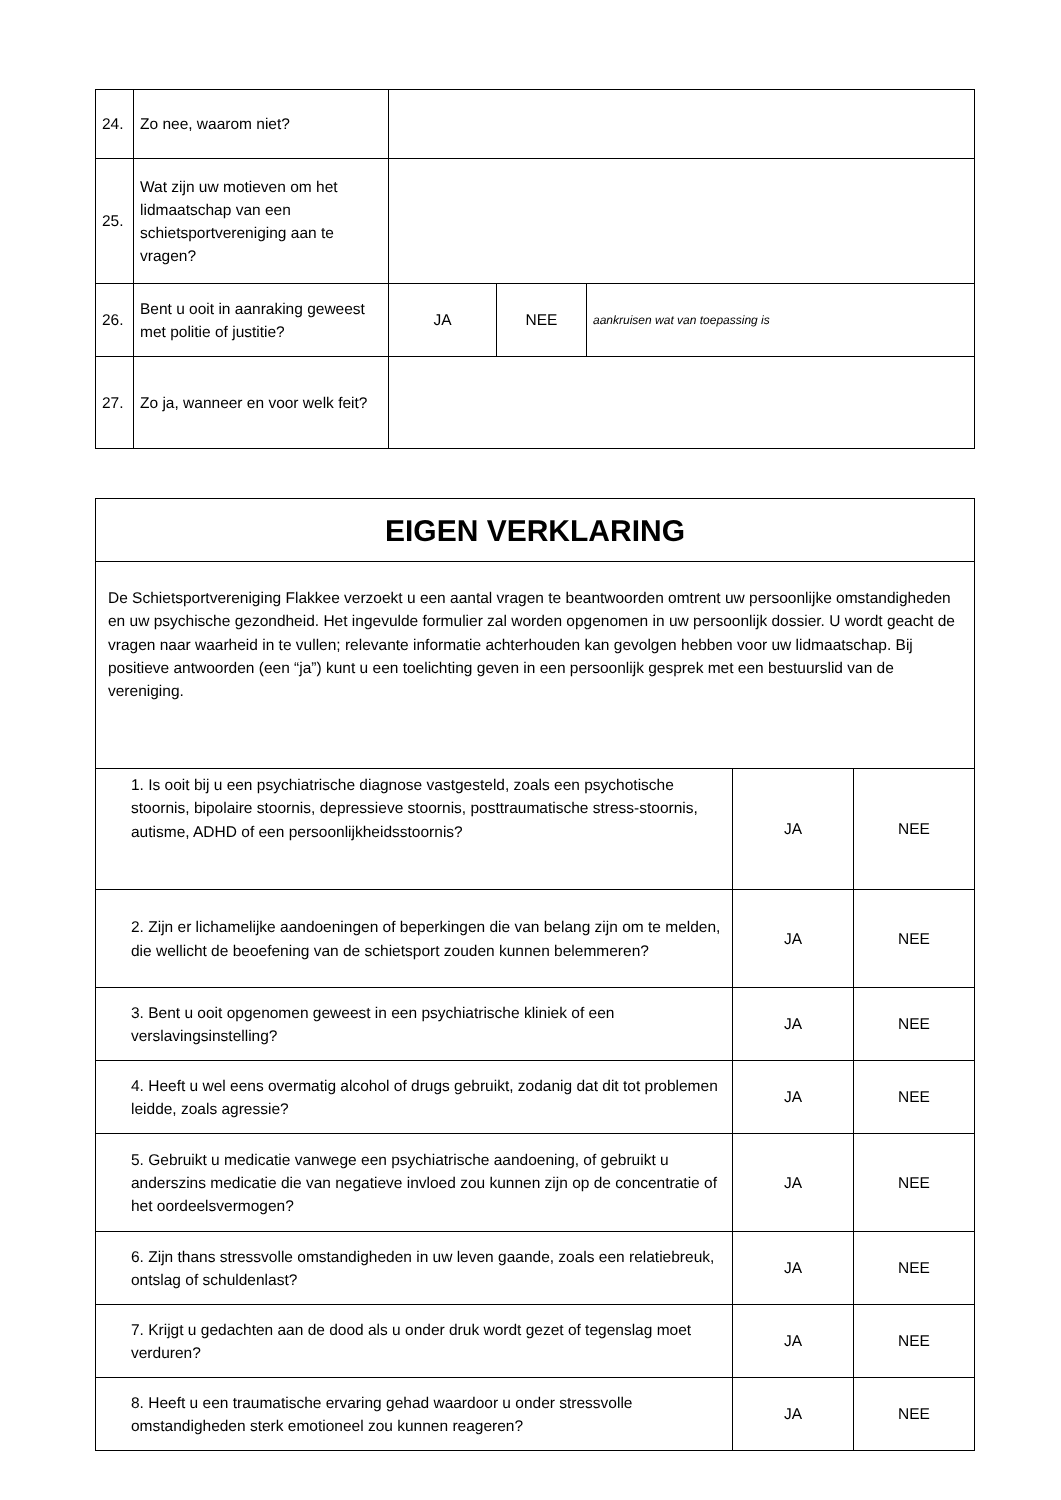| 24. | Zo nee, waarom niet? | | | |
| 25. | Wat zijn uw motieven om het lidmaatschap van een schietsportvereniging aan te vragen? | | | |
| 26. | Bent u ooit in aanraking geweest met politie of justitie? | JA | NEE | aankruisen wat van toepassing is |
| 27. | Zo ja, wanneer en voor welk feit? | | | |
| EIGEN VERKLARING | | |
| De Schietsportvereniging Flakkee verzoekt u een aantal vragen te beantwoorden omtrent uw persoonlijke omstandigheden en uw psychische gezondheid. Het ingevulde formulier zal worden opgenomen in uw persoonlijk dossier. U wordt geacht de vragen naar waarheid in te vullen; relevante informatie achterhouden kan gevolgen hebben voor uw lidmaatschap. Bij positieve antwoorden (een “ja”) kunt u een toelichting geven in een persoonlijk gesprek met een bestuurslid van de vereniging. | | |
| 1. Is ooit bij u een psychiatrische diagnose vastgesteld, zoals een psychotische stoornis, bipolaire stoornis, depressieve stoornis, posttraumatische stress-stoornis, autisme, ADHD of een persoonlijkheidsstoornis? | JA | NEE |
| 2. Zijn er lichamelijke aandoeningen of beperkingen die van belang zijn om te melden, die wellicht de beoefening van de schietsport zouden kunnen belemmeren? | JA | NEE |
| 3. Bent u ooit opgenomen geweest in een psychiatrische kliniek of een verslavingsinstelling? | JA | NEE |
| 4. Heeft u wel eens overmatig alcohol of drugs gebruikt, zodanig dat dit tot problemen leidde, zoals agressie? | JA | NEE |
| 5. Gebruikt u medicatie vanwege een psychiatrische aandoening, of gebruikt u anderszins medicatie die van negatieve invloed zou kunnen zijn op de concentratie of het oordeelsvermogen? | JA | NEE |
| 6. Zijn thans stressvolle omstandigheden in uw leven gaande, zoals een relatiebreuk, ontslag of schuldenlast? | JA | NEE |
| 7. Krijgt u gedachten aan de dood als u onder druk wordt gezet of tegenslag moet verduren? | JA | NEE |
| 8. Heeft u een traumatische ervaring gehad waardoor u onder stressvolle omstandigheden sterk emotioneel zou kunnen reageren? | JA | NEE |